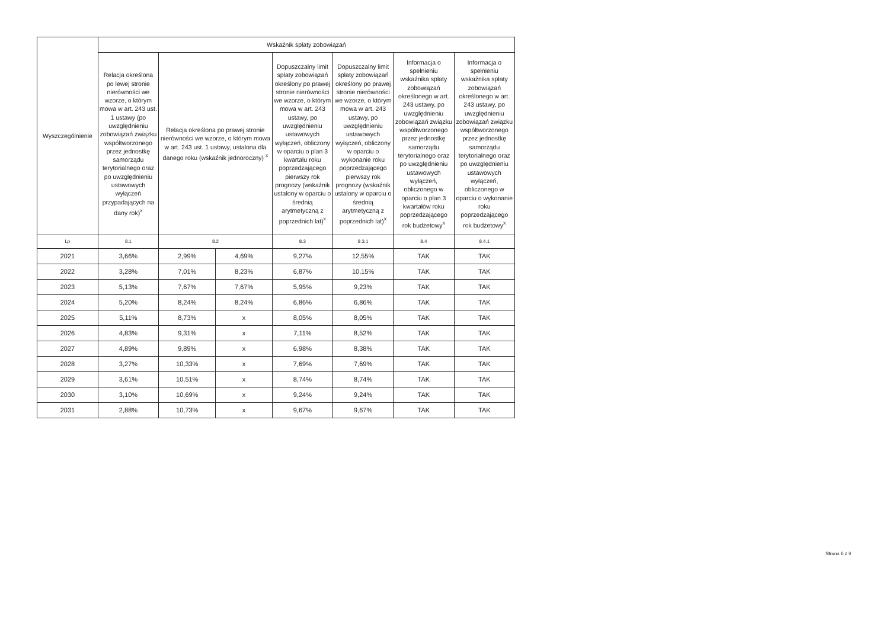| Wyszczególnienie | Wskaźnik spłaty zobowiązań | | | | | | |
| --- | --- | --- | --- | --- | --- | --- | --- |
| | Relacja określona po lewej stronie nierówności we wzorze, o którym mowa w art. 243 ust. 1 ustawy (po uwzględnieniu zobowiązań związku współtworzonego przez jednostkę samorządu terytorialnego oraz po uwzględnieniu ustawowych wyłączeń przypadających na dany rok)<sup>x</sup> | Relacja określona po prawej stronie nierówności we wzorze, o którym mowa w art. 243 ust. 1 ustawy, ustalona dla danego roku (wskaźnik jednoroczny) <sup>x</sup> | | Dopuszczalny limit spłaty zobowiązań określony po prawej stronie nierówności we wzorze, o którym mowa w art. 243 ustawy, po uwzględnieniu ustawowych wyłączeń, obliczony w oparciu o plan 3 kwartału roku poprzedzającego pierwszy rok prognozy (wskaźnik ustalony w oparciu o średnią arytmetyczną z poprzednich lat)<sup>x</sup> | Dopuszczalny limit spłaty zobowiązań określony po prawej stronie nierówności we wzorze, o którym mowa w art. 243 ustawy, po uwzględnieniu ustawowych wyłączeń, obliczony w oparciu o wykonanie roku poprzedzającego pierwszy rok prognozy (wskaźnik ustalony w oparciu o średnią arytmetyczną z poprzednich lat)<sup>x</sup> | Informacja o spełnieniu wskaźnika spłaty zobowiązań określonego w art. 243 ustawy, po uwzględnieniu zobowiązań związku współtworzonego przez jednostkę samorządu terytorialnego oraz po uwzględnieniu ustawowych wyłączeń, obliczonego w oparciu o plan 3 kwartałów roku poprzedzającego rok budżetowy<sup>x</sup> | Informacja o spełnieniu wskaźnika spłaty zobowiązań określonego w art. 243 ustawy, po uwzględnieniu zobowiązań związku współtworzonego przez jednostkę samorządu terytorialnego oraz po uwzględnieniu ustawowych wyłączeń, obliczonego w oparciu o wykonanie roku poprzedzającego rok budżetowy<sup>x</sup> |
| Lp | 8.1 | 8.2 | | 8.3 | 8.3.1 | 8.4 | 8.4.1 |
| 2021 | 3,66% | 2,99% | 4,69% | 9,27% | 12,55% | TAK | TAK |
| 2022 | 3,28% | 7,01% | 8,23% | 6,87% | 10,15% | TAK | TAK |
| 2023 | 5,13% | 7,67% | 7,67% | 5,95% | 9,23% | TAK | TAK |
| 2024 | 5,20% | 8,24% | 8,24% | 6,86% | 6,86% | TAK | TAK |
| 2025 | 5,11% | 8,73% | x | 8,05% | 8,05% | TAK | TAK |
| 2026 | 4,83% | 9,31% | x | 7,11% | 8,52% | TAK | TAK |
| 2027 | 4,89% | 9,89% | x | 6,98% | 8,38% | TAK | TAK |
| 2028 | 3,27% | 10,33% | x | 7,69% | 7,69% | TAK | TAK |
| 2029 | 3,61% | 10,51% | x | 8,74% | 8,74% | TAK | TAK |
| 2030 | 3,10% | 10,69% | x | 9,24% | 9,24% | TAK | TAK |
| 2031 | 2,88% | 10,73% | x | 9,67% | 9,67% | TAK | TAK |
Strona 6 z 9